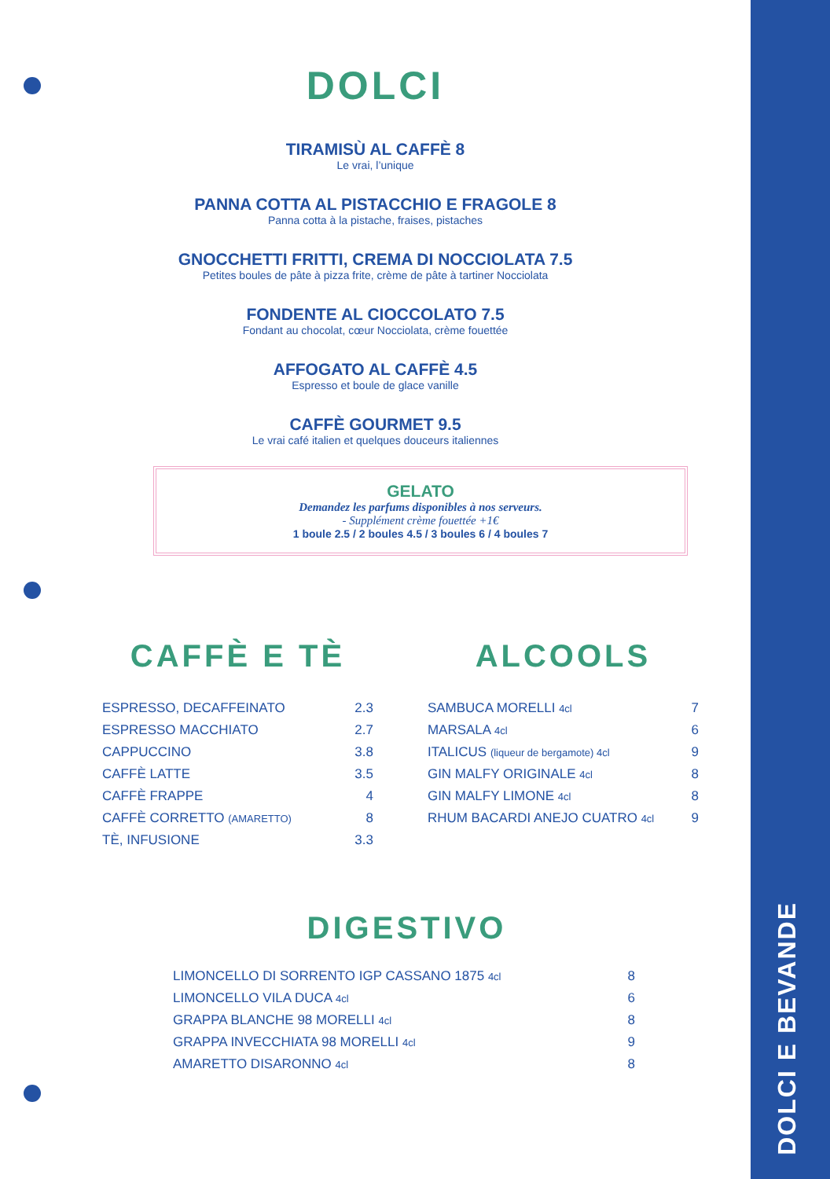DOLCI E BEVANDE
DOLCI
TIRAMISÙ AL CAFFÈ 8
Le vrai, l’unique
PANNA COTTA AL PISTACCHIO E FRAGOLE 8
Panna cotta à la pistache, fraises, pistaches
GNOCCHETTI FRITTI, CREMA DI NOCCIOLATA 7.5
Petites boules de pâte à pizza frite, crème de pâte à tartiner Nocciolata
FONDENTE AL CIOCCOLATO 7.5
Fondant au chocolat, cœur Nocciolata, crème fouettée
AFFOGATO AL CAFFÈ 4.5
Espresso et boule de glace vanille
CAFFÈ GOURMET 9.5
Le vrai café italien et quelques douceurs italiennes
GELATO
Demandez les parfums disponibles à nos serveurs.
- Supplément crème fouettée +1€
1 boule 2.5 / 2 boules 4.5 / 3 boules 6 / 4 boules 7
CAFFÈ E TÈ
| ESPRESSO, DECAFFEINATO | 2.3 |
| ESPRESSO MACCHIATO | 2.7 |
| CAPPUCCINO | 3.8 |
| CAFFÈ LATTE | 3.5 |
| CAFFÈ FRAPPE | 4 |
| CAFFÈ CORRETTO (AMARETTO) | 8 |
| TÈ, INFUSIONE | 3.3 |
ALCOOLS
| SAMBUCA MORELLI 4cl | 7 |
| MARSALA 4cl | 6 |
| ITALICUS (liqueur de bergamote) 4cl | 9 |
| GIN MALFY ORIGINALE 4cl | 8 |
| GIN MALFY LIMONE 4cl | 8 |
| RHUM BACARDI ANEJO CUATRO 4cl | 9 |
DIGESTIVO
| LIMONCELLO DI SORRENTO IGP CASSANO 1875 4cl | 8 |
| LIMONCELLO VILA DUCA 4cl | 6 |
| GRAPPA BLANCHE 98 MORELLI 4cl | 8 |
| GRAPPA INVECCHIATA 98 MORELLI 4cl | 9 |
| AMARETTO DISARONNO 4cl | 8 |